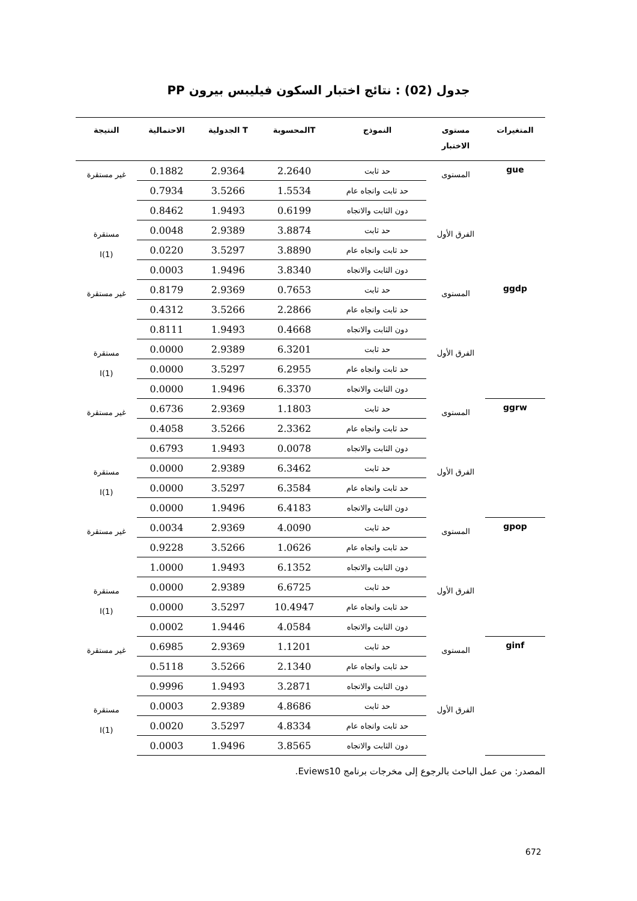جدول (02) : نتائج اختبار السكون فيليبس بيرون PP
| المتغيرات | مستوى الاختبار | النموذج | Tالمحسوبة | T الجدولية | الاحتمالية | النتيجة |
| --- | --- | --- | --- | --- | --- | --- |
| gue | المستوى | حد ثابت | 2.2640 | 2.9364 | 0.1882 | غير مستقرة |
| | | حد ثابت واتجاه عام | 1.5534 | 3.5266 | 0.7934 | |
| | | دون الثابت والاتجاه | 0.6199 | 1.9493 | 0.8462 | |
| | الفرق الأول | حد ثابت | 3.8874 | 2.9389 | 0.0048 | مستقرة I(1) |
| | | حد ثابت واتجاه عام | 3.8890 | 3.5297 | 0.0220 | |
| | | دون الثابت والاتجاه | 3.8340 | 1.9496 | 0.0003 | |
| ggdp | المستوى | حد ثابت | 0.7653 | 2.9369 | 0.8179 | غير مستقرة |
| | | حد ثابت واتجاه عام | 2.2866 | 3.5266 | 0.4312 | |
| | | دون الثابت والاتجاه | 0.4668 | 1.9493 | 0.8111 | |
| | الفرق الأول | حد ثابت | 6.3201 | 2.9389 | 0.0000 | مستقرة I(1) |
| | | حد ثابت واتجاه عام | 6.2955 | 3.5297 | 0.0000 | |
| | | دون الثابت والاتجاه | 6.3370 | 1.9496 | 0.0000 | |
| ggrw | المستوى | حد ثابت | 1.1803 | 2.9369 | 0.6736 | غير مستقرة |
| | | حد ثابت واتجاه عام | 2.3362 | 3.5266 | 0.4058 | |
| | | دون الثابت والاتجاه | 0.0078 | 1.9493 | 0.6793 | |
| | الفرق الأول | حد ثابت | 6.3462 | 2.9389 | 0.0000 | مستقرة I(1) |
| | | حد ثابت واتجاه عام | 6.3584 | 3.5297 | 0.0000 | |
| | | دون الثابت والاتجاه | 6.4183 | 1.9496 | 0.0000 | |
| gpop | المستوى | حد ثابت | 4.0090 | 2.9369 | 0.0034 | غير مستقرة |
| | | حد ثابت واتجاه عام | 1.0626 | 3.5266 | 0.9228 | |
| | | دون الثابت والاتجاه | 6.1352 | 1.9493 | 1.0000 | |
| | الفرق الأول | حد ثابت | 6.6725 | 2.9389 | 0.0000 | مستقرة I(1) |
| | | حد ثابت واتجاه عام | 10.4947 | 3.5297 | 0.0000 | |
| | | دون الثابت والاتجاه | 4.0584 | 1.9446 | 0.0002 | |
| ginf | المستوى | حد ثابت | 1.1201 | 2.9369 | 0.6985 | غير مستقرة |
| | | حد ثابت واتجاه عام | 2.1340 | 3.5266 | 0.5118 | |
| | | دون الثابت والاتجاه | 3.2871 | 1.9493 | 0.9996 | |
| | الفرق الأول | حد ثابت | 4.8686 | 2.9389 | 0.0003 | مستقرة I(1) |
| | | حد ثابت واتجاه عام | 4.8334 | 3.5297 | 0.0020 | |
| | | دون الثابت والاتجاه | 3.8565 | 1.9496 | 0.0003 | |
المصدر: من عمل الباحث بالرجوع إلى مخرجات برنامج Eviews10.
672